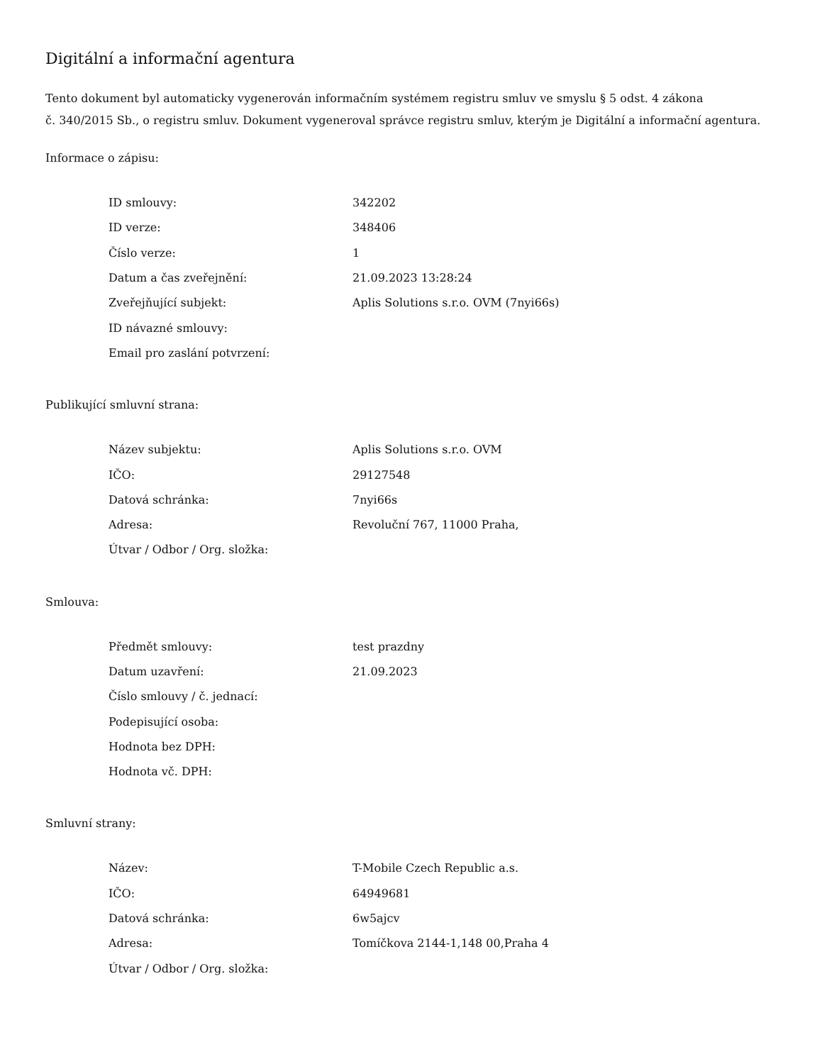Digitální a informační agentura
Tento dokument byl automaticky vygenerován informačním systémem registru smluv ve smyslu § 5 odst. 4 zákona
č. 340/2015 Sb., o registru smluv. Dokument vygeneroval správce registru smluv, kterým je Digitální a informační agentura.
Informace o zápisu:
| ID smlouvy: | 342202 |
| ID verze: | 348406 |
| Číslo verze: | 1 |
| Datum a čas zveřejnění: | 21.09.2023 13:28:24 |
| Zveřejňující subjekt: | Aplis Solutions s.r.o. OVM (7nyi66s) |
| ID návazné smlouvy: | |
| Email pro zaslání potvrzení: | |
Publikující smluvní strana:
| Název subjektu: | Aplis Solutions s.r.o. OVM |
| IČO: | 29127548 |
| Datová schránka: | 7nyi66s |
| Adresa: | Revoluční 767, 11000 Praha, |
| Útvar / Odbor / Org. složka: | |
Smlouva:
| Předmět smlouvy: | test prazdny |
| Datum uzavření: | 21.09.2023 |
| Číslo smlouvy / č. jednací: | |
| Podepisující osoba: | |
| Hodnota bez DPH: | |
| Hodnota vč. DPH: | |
Smluvní strany:
| Název: | T-Mobile Czech Republic a.s. |
| IČO: | 64949681 |
| Datová schránka: | 6w5ajcv |
| Adresa: | Tomíčkova 2144-1,148 00,Praha 4 |
| Útvar / Odbor / Org. složka: | |